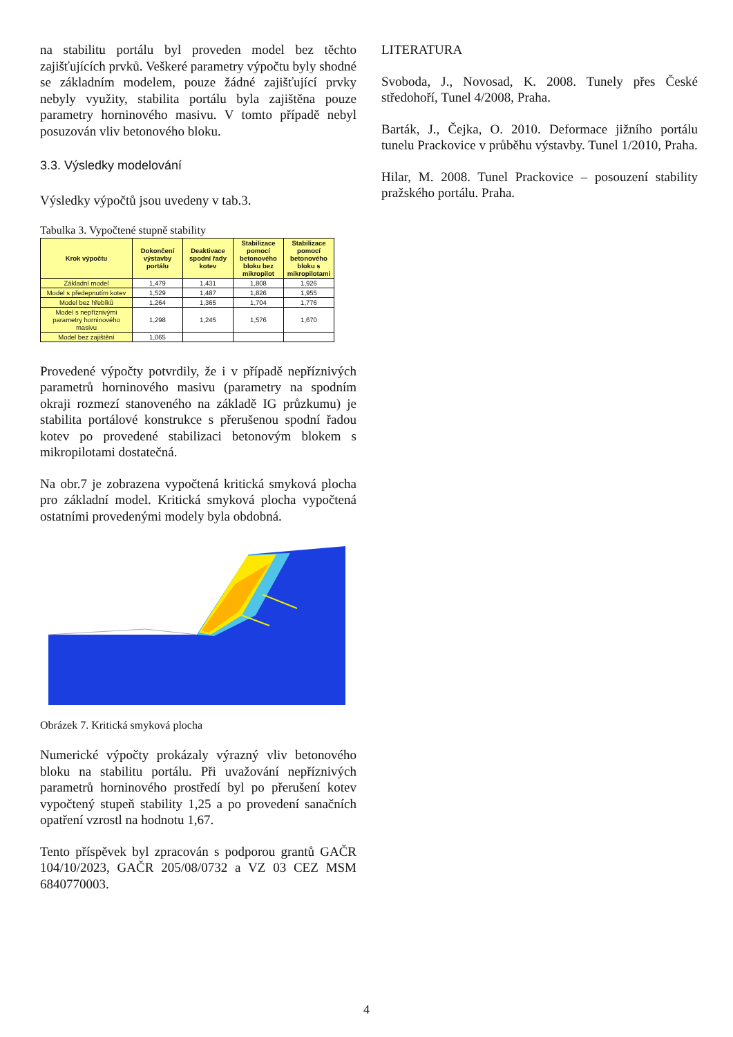na stabilitu portálu byl proveden model bez těchto zajišťujících prvků. Veškeré parametry výpočtu byly shodné se základním modelem, pouze žádné zajišťující prvky nebyly využity, stabilita portálu byla zajištěna pouze parametry horninového masivu. V tomto případě nebyl posuzován vliv betonového bloku.
3.3. Výsledky modelování
Výsledky výpočtů jsou uvedeny v tab.3.
Tabulka 3. Vypočtené stupně stability
| Krok výpočtu | Dokončení výstavby portálu | Deaktivace spodní řady kotev | Stabilizace pomocí betonového bloku bez mikropilot | Stabilizace pomocí betonového bloku s mikropilotami |
| --- | --- | --- | --- | --- |
| Základní model | 1,479 | 1,431 | 1,808 | 1,926 |
| Model s předepnutím kotev | 1,529 | 1,487 | 1,826 | 1,955 |
| Model bez hřebíků | 1,264 | 1,365 | 1,704 | 1,776 |
| Model s nepříznivými parametry horninového masivu | 1,298 | 1,245 | 1,576 | 1,670 |
| Model bez zajištění | 1,065 | | | |
Provedené výpočty potvrdily, že i v případě nepříznivých parametrů horninového masivu (parametry na spodním okraji rozmezí stanoveného na základě IG průzkumu) je stabilita portálové konstrukce s přerušenou spodní řadou kotev po provedené stabilizaci betonovým blokem s mikropilotami dostatečná.
Na obr.7 je zobrazena vypočtená kritická smyková plocha pro základní model. Kritická smyková plocha vypočtená ostatními provedenými modely byla obdobná.
Obrázek 7. Kritická smyková plocha
Numerické výpočty prokázaly výrazný vliv betonového bloku na stabilitu portálu. Při uvažování nepříznivých parametrů horninového prostředí byl po přerušení kotev vypočtený stupeň stability 1,25 a po provedení sanačních opatření vzrostl na hodnotu 1,67.
Tento příspěvek byl zpracován s podporou grantů GAČR 104/10/2023, GAČR 205/08/0732 a VZ 03 CEZ MSM 6840770003.
LITERATURA
Svoboda, J., Novosad, K. 2008. Tunely přes České středohoří, Tunel 4/2008, Praha.
Barták, J., Čejka, O. 2010. Deformace jižního portálu tunelu Prackovice v průběhu výstavby. Tunel 1/2010, Praha.
Hilar, M. 2008. Tunel Prackovice – posouzení stability pražského portálu. Praha.
4